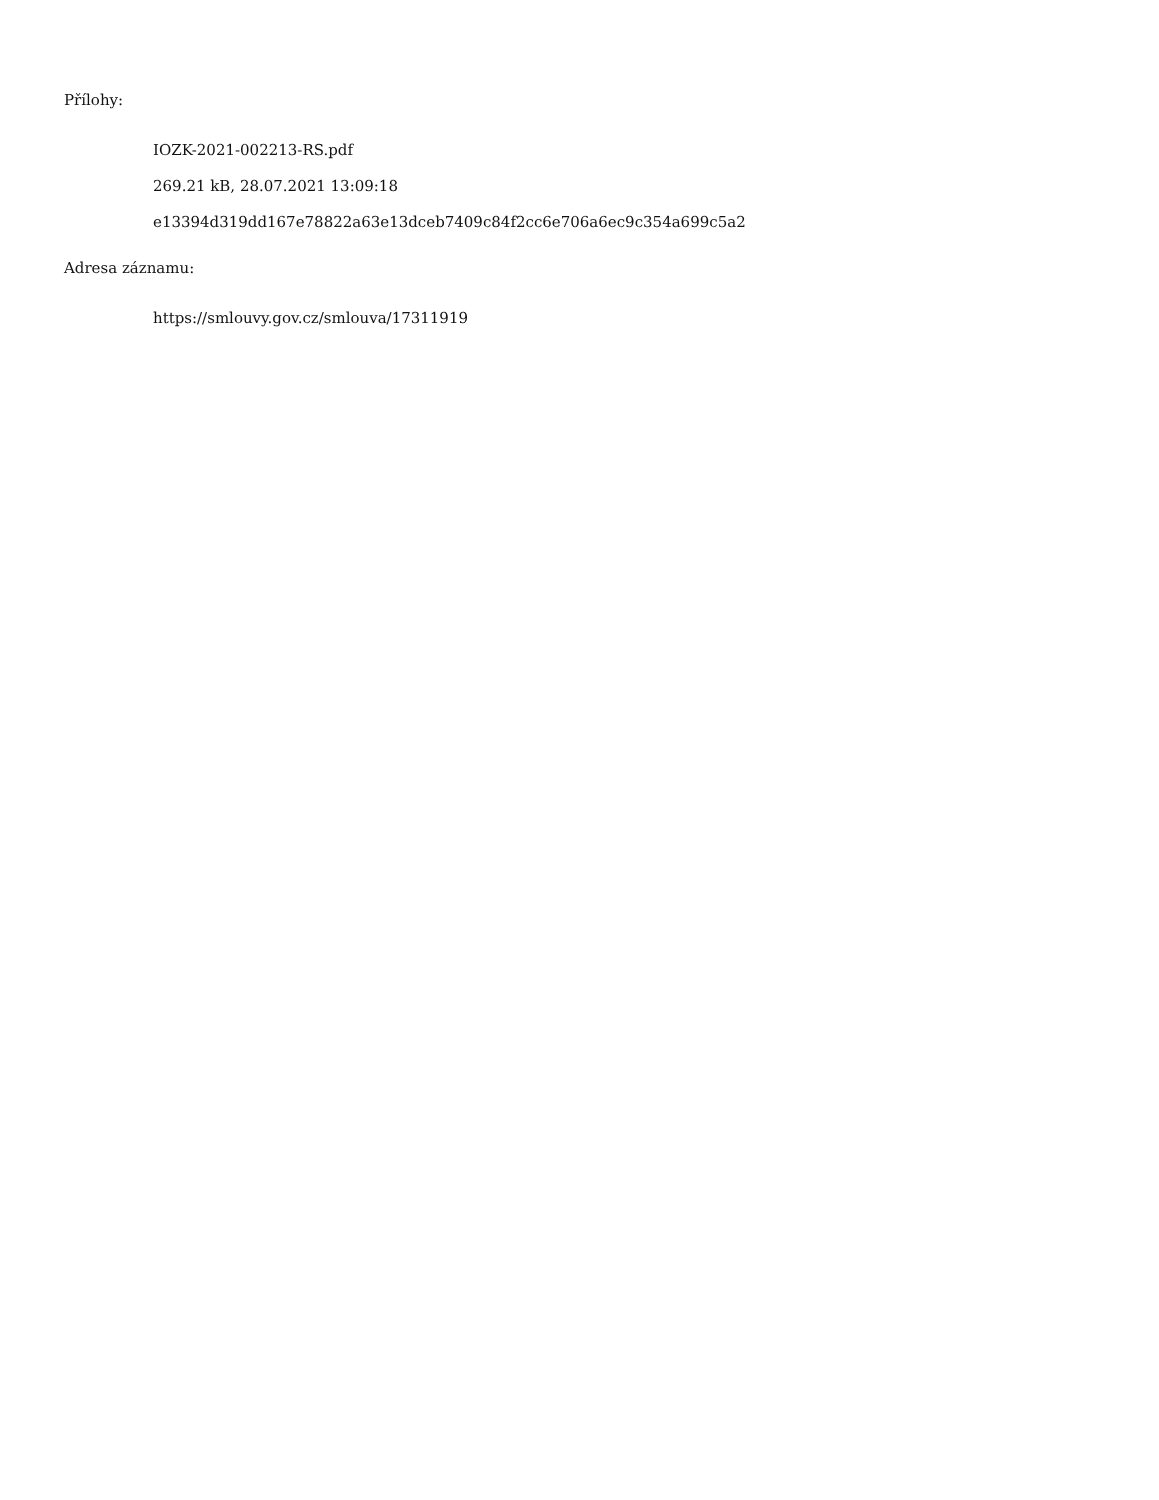Přílohy:
IOZK-2021-002213-RS.pdf
269.21 kB, 28.07.2021 13:09:18
e13394d319dd167e78822a63e13dceb7409c84f2cc6e706a6ec9c354a699c5a2
Adresa záznamu:
https://smlouvy.gov.cz/smlouva/17311919